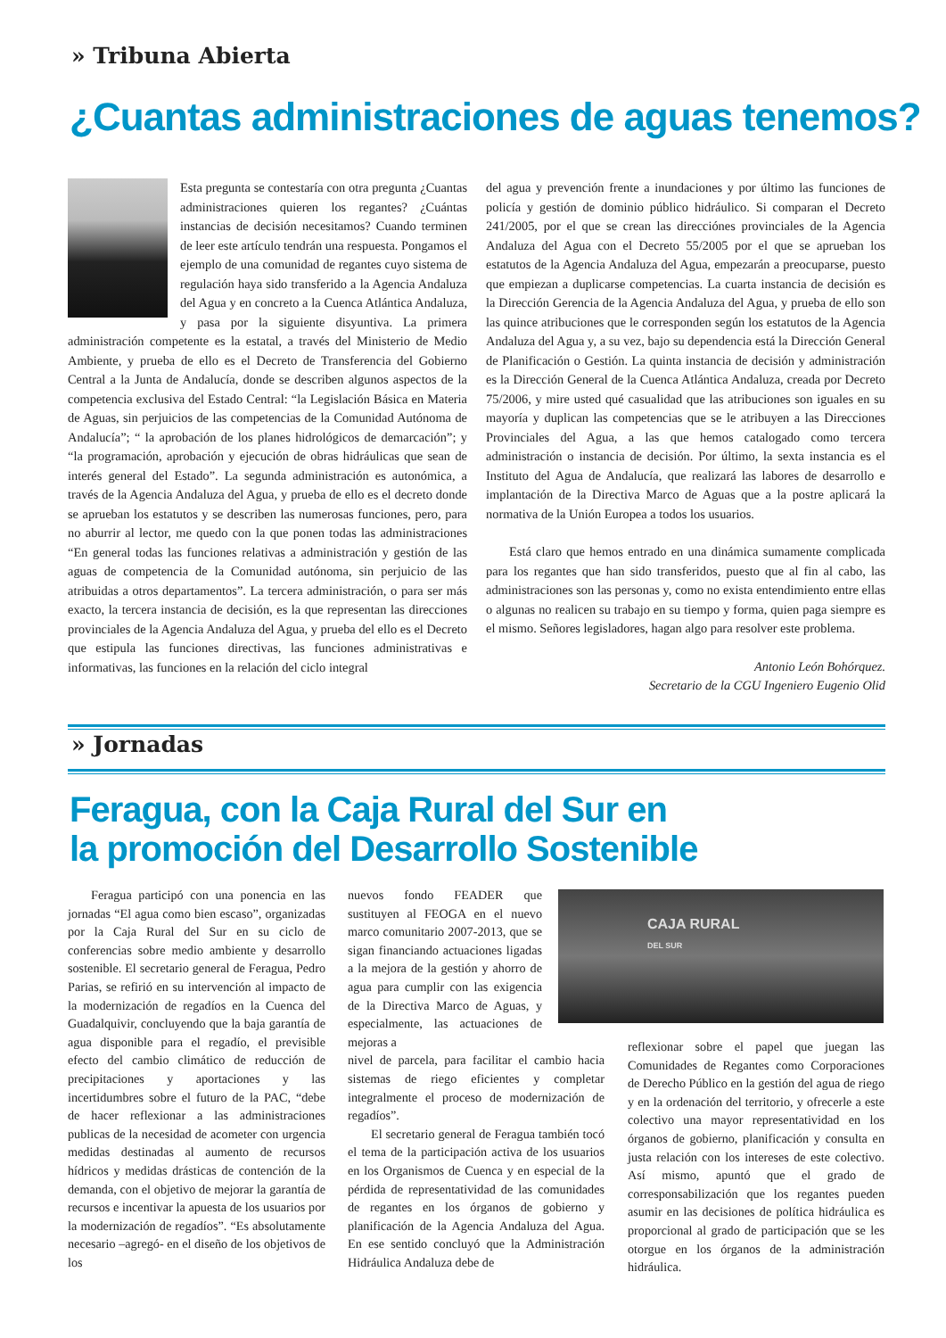» Tribuna Abierta
¿Cuantas administraciones de aguas tenemos?
Esta pregunta se contestaría con otra pregunta ¿Cuantas administraciones quieren los regantes? ¿Cuántas instancias de decisión necesitamos? Cuando terminen de leer este artículo tendrán una respuesta. Pongamos el ejemplo de una comunidad de regantes cuyo sistema de regulación haya sido transferido a la Agencia Andaluza del Agua y en concreto a la Cuenca Atlántica Andaluza, y pasa por la siguiente disyuntiva. La primera administración competente es la estatal, a través del Ministerio de Medio Ambiente, y prueba de ello es el Decreto de Transferencia del Gobierno Central a la Junta de Andalucía, donde se describen algunos aspectos de la competencia exclusiva del Estado Central: “la Legislación Básica en Materia de Aguas, sin perjuicios de las competencias de la Comunidad Autónoma de Andalucía”; “ la aprobación de los planes hidrológicos de demarcación”; y “la programación, aprobación y ejecución de obras hidráulicas que sean de interés general del Estado”. La segunda administración es autonómica, a través de la Agencia Andaluza del Agua, y prueba de ello es el decreto donde se aprueban los estatutos y se describen las numerosas funciones, pero, para no aburrir al lector, me quedo con la que ponen todas las administraciones “En general todas las funciones relativas a administración y gestión de las aguas de competencia de la Comunidad autónoma, sin perjuicio de las atribuidas a otros departamentos”. La tercera administración, o para ser más exacto, la tercera instancia de decisión, es la que representan las direcciones provinciales de la Agencia Andaluza del Agua, y prueba del ello es el Decreto que estipula las funciones directivas, las funciones administrativas e informativas, las funciones en la relación del ciclo integral
del agua y prevención frente a inundaciones y por último las funciones de policía y gestión de dominio público hidráulico. Si comparan el Decreto 241/2005, por el que se crean las direcciónes provinciales de la Agencia Andaluza del Agua con el Decreto 55/2005 por el que se aprueban los estatutos de la Agencia Andaluza del Agua, empezarán a preocuparse, puesto que empiezan a duplicarse competencias. La cuarta instancia de decisión es la Dirección Gerencia de la Agencia Andaluza del Agua, y prueba de ello son las quince atribuciones que le corresponden según los estatutos de la Agencia Andaluza del Agua y, a su vez, bajo su dependencia está la Dirección General de Planificación o Gestión. La quinta instancia de decisión y administración es la Dirección General de la Cuenca Atlántica Andaluza, creada por Decreto 75/2006, y mire usted qué casualidad que las atribuciones son iguales en su mayoría y duplican las competencias que se le atribuyen a las Direcciones Provinciales del Agua, a las que hemos catalogado como tercera administración o instancia de decisión. Por último, la sexta instancia es el Instituto del Agua de Andalucía, que realizará las labores de desarrollo e implantación de la Directiva Marco de Aguas que a la postre aplicará la normativa de la Unión Europea a todos los usuarios.
Está claro que hemos entrado en una dinámica sumamente complicada para los regantes que han sido transferidos, puesto que al fin al cabo, las administraciones son las personas y, como no exista entendimiento entre ellas o algunas no realicen su trabajo en su tiempo y forma, quien paga siempre es el mismo. Señores legisladores, hagan algo para resolver este problema.
Antonio León Bohórquez.
Secretario de la CGU Ingeniero Eugenio Olid
» Jornadas
Feragua, con la Caja Rural del Sur en
la promoción del Desarrollo Sostenible
Feragua participó con una ponencia en las jornadas “El agua como bien escaso”, organizadas por la Caja Rural del Sur en su ciclo de conferencias sobre medio ambiente y desarrollo sostenible. El secretario general de Feragua, Pedro Parias, se refirió en su intervención al impacto de la modernización de regadíos en la Cuenca del Guadalquivir, concluyendo que la baja garantía de agua disponible para el regadío, el previsible efecto del cambio climático de reducción de precipitaciones y aportaciones y las incertidumbres sobre el futuro de la PAC, “debe de hacer reflexionar a las administraciones publicas de la necesidad de acometer con urgencia medidas destinadas al aumento de recursos hídricos y medidas drásticas de contención de la demanda, con el objetivo de mejorar la garantía de recursos e incentivar la apuesta de los usuarios por la modernización de regadíos”. “Es absolutamente necesario –agregó- en el diseño de los objetivos de los
nuevos fondo FEADER que sustituyen al FEOGA en el nuevo marco comunitario 2007-2013, que se sigan financiando actuaciones ligadas a la mejora de la gestión y ahorro de agua para cumplir con las exigencia de la Directiva Marco de Aguas, y especialmente, las actuaciones de mejoras a
nivel de parcela, para facilitar el cambio hacia sistemas de riego eficientes y completar integralmente el proceso de modernización de regadíos”.
El secretario general de Feragua también tocó el tema de la participación activa de los usuarios en los Organismos de Cuenca y en especial de la pérdida de representatividad de las comunidades de regantes en los órganos de gobierno y planificación de la Agencia Andaluza del Agua. En ese sentido concluyó que la Administración Hidráulica Andaluza debe de
CAJA RURAL
DEL SUR
reflexionar sobre el papel que juegan las Comunidades de Regantes como Corporaciones de Derecho Público en la gestión del agua de riego y en la ordenación del territorio, y ofrecerle a este colectivo una mayor representatividad en los órganos de gobierno, planificación y consulta en justa relación con los intereses de este colectivo. Así mismo, apuntó que el grado de corresponsabilización que los regantes pueden asumir en las decisiones de política hidráulica es proporcional al grado de participación que se les otorgue en los órganos de la administración hidráulica.